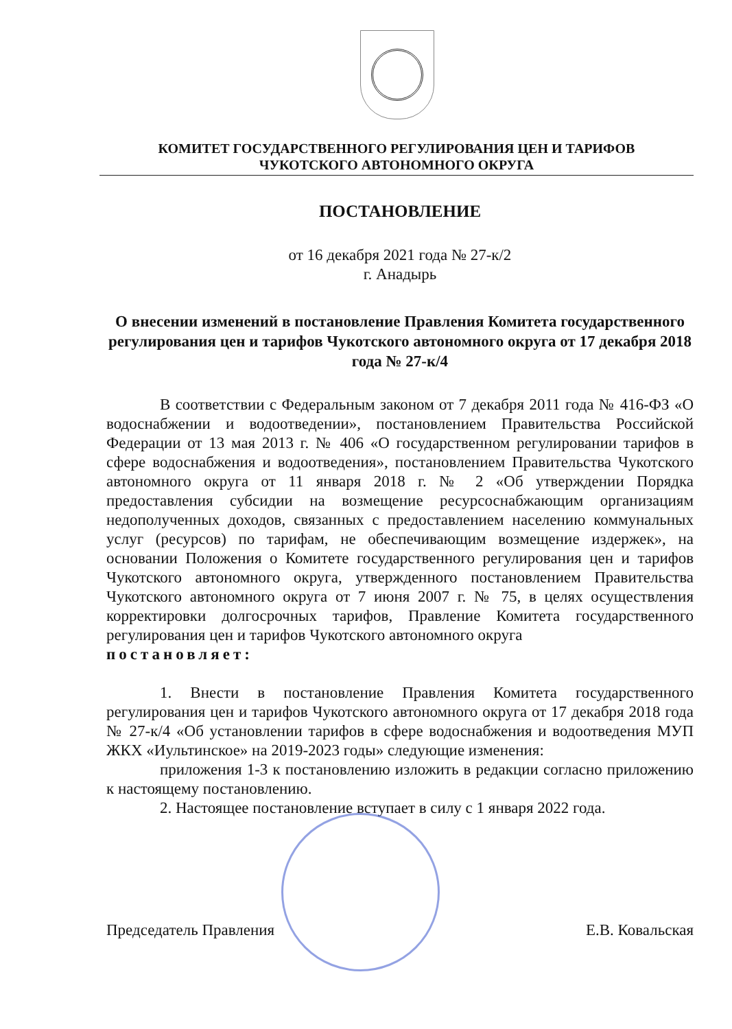КОМИТЕТ ГОСУДАРСТВЕННОГО РЕГУЛИРОВАНИЯ ЦЕН И ТАРИФОВ
ЧУКОТСКОГО АВТОНОМНОГО ОКРУГА
ПОСТАНОВЛЕНИЕ
от 16 декабря 2021 года № 27-к/2
г. Анадырь
О внесении изменений в постановление Правления Комитета государственного регулирования цен и тарифов Чукотского автономного округа от 17 декабря 2018 года № 27-к/4
В соответствии с Федеральным законом от 7 декабря 2011 года № 416-ФЗ «О водоснабжении и водоотведении», постановлением Правительства Российской Федерации от 13 мая 2013 г. № 406 «О государственном регулировании тарифов в сфере водоснабжения и водоотведения», постановлением Правительства Чукотского автономного округа от 11 января 2018 г. № 2 «Об утверждении Порядка предоставления субсидии на возмещение ресурсоснабжающим организациям недополученных доходов, связанных с предоставлением населению коммунальных услуг (ресурсов) по тарифам, не обеспечивающим возмещение издержек», на основании Положения о Комитете государственного регулирования цен и тарифов Чукотского автономного округа, утвержденного постановлением Правительства Чукотского автономного округа от 7 июня 2007 г. № 75, в целях осуществления корректировки долгосрочных тарифов, Правление Комитета государственного регулирования цен и тарифов Чукотского автономного округа
постановляет:
1. Внести в постановление Правления Комитета государственного регулирования цен и тарифов Чукотского автономного округа от 17 декабря 2018 года № 27-к/4 «Об установлении тарифов в сфере водоснабжения и водоотведения МУП ЖКХ «Иультинское» на 2019-2023 годы» следующие изменения:
приложения 1-3 к постановлению изложить в редакции согласно приложению к настоящему постановлению.
2. Настоящее постановление вступает в силу с 1 января 2022 года.
Председатель Правления Е.В. Ковальская